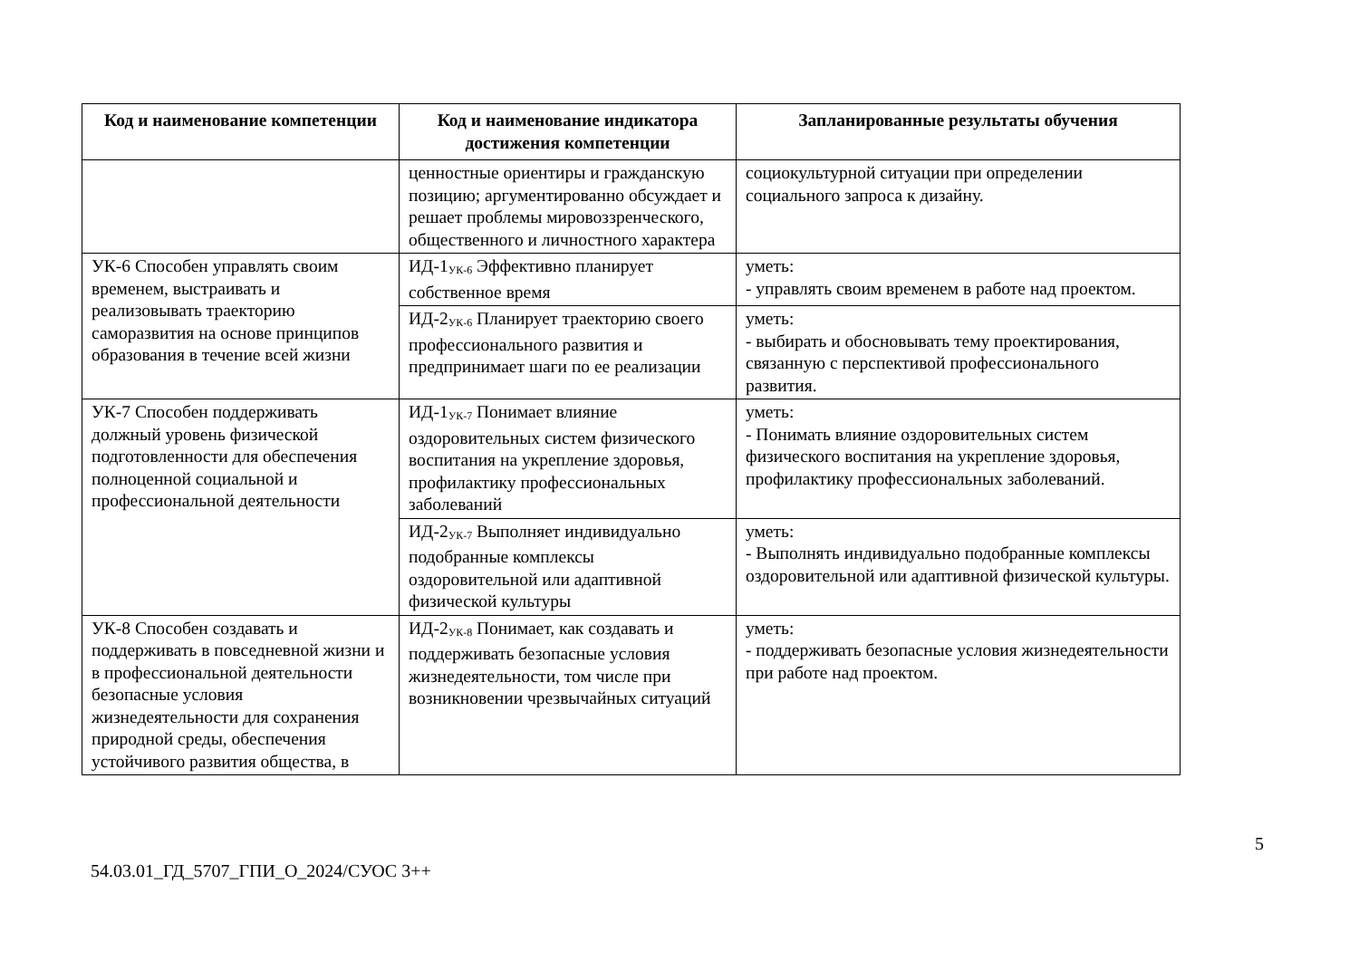| Код и наименование компетенции | Код и наименование индикатора достижения компетенции | Запланированные результаты обучения |
| --- | --- | --- |
| | ценностные ориентиры и гражданскую позицию; аргументированно обсуждает и решает проблемы мировоззренческого, общественного и личностного характера | социокультурной ситуации при определении социального запроса к дизайну. |
| УК-6 Способен управлять своим временем, выстраивать и реализовывать траекторию саморазвития на основе принципов образования в течение всей жизни | ИД-1<sub>УК-6</sub> Эффективно планирует собственное время | уметь: - управлять своим временем в работе над проектом. |
| | ИД-2<sub>УК-6</sub> Планирует траекторию своего профессионального развития и предпринимает шаги по ее реализации | уметь: - выбирать и обосновывать тему проектирования, связанную с перспективой профессионального развития. |
| УК-7 Способен поддерживать должный уровень физической подготовленности для обеспечения полноценной социальной и профессиональной деятельности | ИД-1<sub>УК-7</sub> Понимает влияние оздоровительных систем физического воспитания на укрепление здоровья, профилактику профессиональных заболеваний | уметь: - Понимать влияние оздоровительных систем физического воспитания на укрепление здоровья, профилактику профессиональных заболеваний. |
| | ИД-2<sub>УК-7</sub> Выполняет индивидуально подобранные комплексы оздоровительной или адаптивной физической культуры | уметь: - Выполнять индивидуально подобранные комплексы оздоровительной или адаптивной физической культуры. |
| УК-8 Способен создавать и поддерживать в повседневной жизни и в профессиональной деятельности безопасные условия жизнедеятельности для сохранения природной среды, обеспечения устойчивого развития общества, в | ИД-2<sub>УК-8</sub> Понимает, как создавать и поддерживать безопасные условия жизнедеятельности, том числе при возникновении чрезвычайных ситуаций | уметь: - поддерживать безопасные условия жизнедеятельности при работе над проектом. |
5
54.03.01_ГД_5707_ГПИ_О_2024/СУОС 3++